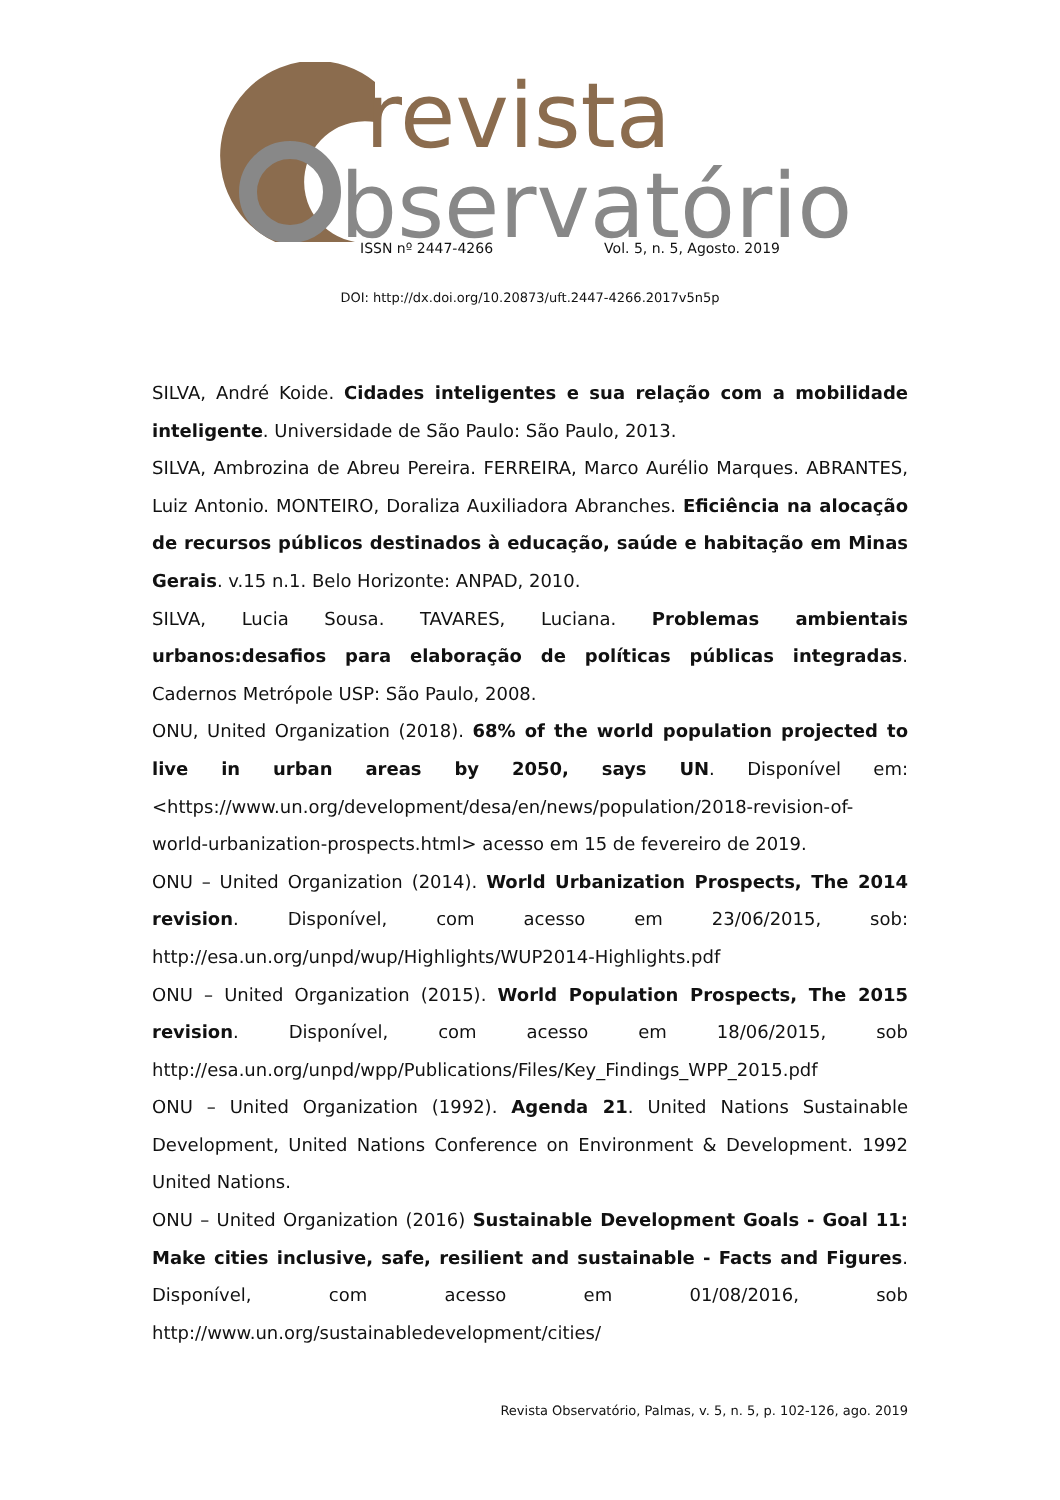revista
bservatório
ISSN nº 2447-4266 Vol. 5, n. 5, Agosto. 2019
DOI: http://dx.doi.org/10.20873/uft.2447-4266.2017v5n5p
SILVA, André Koide. Cidades inteligentes e sua relação com a mobilidade inteligente. Universidade de São Paulo: São Paulo, 2013.
SILVA, Ambrozina de Abreu Pereira. FERREIRA, Marco Aurélio Marques. ABRANTES, Luiz Antonio. MONTEIRO, Doraliza Auxiliadora Abranches. Eficiência na alocação de recursos públicos destinados à educação, saúde e habitação em Minas Gerais. v.15 n.1. Belo Horizonte: ANPAD, 2010.
SILVA, Lucia Sousa. TAVARES, Luciana. Problemas ambientais urbanos:desafios para elaboração de políticas públicas integradas. Cadernos Metrópole USP: São Paulo, 2008.
ONU, United Organization (2018). 68% of the world population projected to live in urban areas by 2050, says UN. Disponível em: <https://www.un.org/development/desa/en/news/population/2018-revision-of-world-urbanization-prospects.html> acesso em 15 de fevereiro de 2019.
ONU – United Organization (2014). World Urbanization Prospects, The 2014 revision. Disponível, com acesso em 23/06/2015, sob: http://esa.un.org/unpd/wup/Highlights/WUP2014-Highlights.pdf
ONU – United Organization (2015). World Population Prospects, The 2015 revision. Disponível, com acesso em 18/06/2015, sob http://esa.un.org/unpd/wpp/Publications/Files/Key_Findings_WPP_2015.pdf
ONU – United Organization (1992). Agenda 21. United Nations Sustainable Development, United Nations Conference on Environment & Development. 1992 United Nations.
ONU – United Organization (2016) Sustainable Development Goals - Goal 11: Make cities inclusive, safe, resilient and sustainable - Facts and Figures. Disponível, com acesso em 01/08/2016, sob http://www.un.org/sustainabledevelopment/cities/
Revista Observatório, Palmas, v. 5, n. 5, p. 102-126, ago. 2019